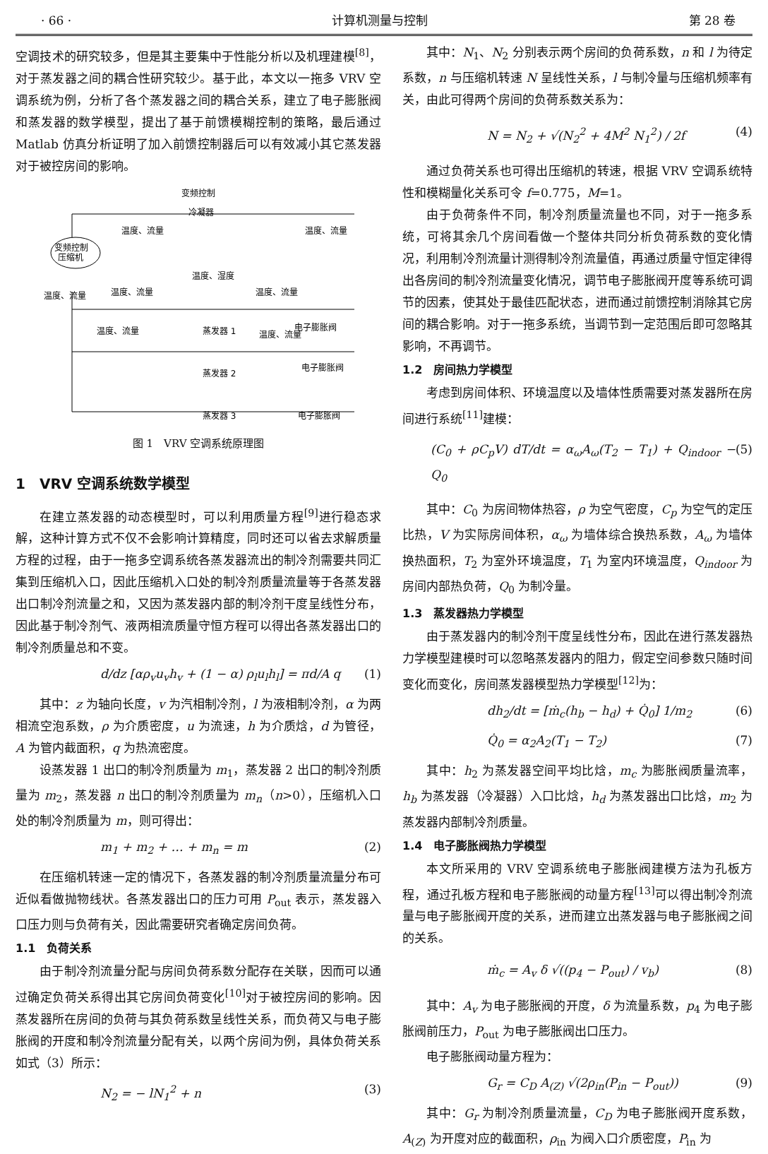· 66 · 计算机测量与控制 第 28 卷
空调技术的研究较多，但是其主要集中于性能分析以及机理建模<sup>[8]</sup>，对于蒸发器之间的耦合性研究较少。基于此，本文以一拖多 VRV 空调系统为例，分析了各个蒸发器之间的耦合关系，建立了电子膨胀阀和蒸发器的数学模型，提出了基于前馈模糊控制的策略，最后通过 Matlab 仿真分析证明了加入前馈控制器后可以有效减小其它蒸发器对于被控房间的影响。
变频控制
冷凝器
温度、流量
温度、流量
变频控制
压缩机
温度、湿度
温度、流量
温度、流量
蒸发器 1
电子膨胀阀
温度、流量
温度、流量
蒸发器 2
电子膨胀阀
蒸发器 3
电子膨胀阀
温度、流量
图 1　VRV 空调系统原理图
1　VRV 空调系统数学模型
在建立蒸发器的动态模型时，可以利用质量方程<sup>[9]</sup>进行稳态求解，这种计算方式不仅不会影响计算精度，同时还可以省去求解质量方程的过程，由于一拖多空调系统各蒸发器流出的制冷剂需要共同汇集到压缩机入口，因此压缩机入口处的制冷剂质量流量等于各蒸发器出口制冷剂流量之和，又因为蒸发器内部的制冷剂干度呈线性分布，因此基于制冷剂气、液两相流质量守恒方程可以得出各蒸发器出口的制冷剂质量总和不变。
d/dz [αρ<sub>v</sub>u<sub>v</sub>h<sub>v</sub> + (1 − α) ρ<sub>l</sub>u<sub>l</sub>h<sub>l</sub>] = πd/A q (1)
其中：z 为轴向长度，v 为汽相制冷剂，l 为液相制冷剂，α 为两相流空泡系数，ρ 为介质密度，u 为流速，h 为介质焓，d 为管径，A 为管内截面积，q 为热流密度。
设蒸发器 1 出口的制冷剂质量为 m<sub>1</sub>，蒸发器 2 出口的制冷剂质量为 m<sub>2</sub>，蒸发器 n 出口的制冷剂质量为 m<sub>n</sub>（n>0），压缩机入口处的制冷剂质量为 m，则可得出：
m<sub>1</sub> + m<sub>2</sub> + … + m<sub>n</sub> = m (2)
在压缩机转速一定的情况下，各蒸发器的制冷剂质量流量分布可近似看做抛物线状。各蒸发器出口的压力可用 P<sub>out</sub> 表示，蒸发器入口压力则与负荷有关，因此需要研究者确定房间负荷。
1.1　负荷关系
由于制冷剂流量分配与房间负荷系数分配存在关联，因而可以通过确定负荷关系得出其它房间负荷变化<sup>[10]</sup>对于被控房间的影响。因蒸发器所在房间的负荷与其负荷系数呈线性关系，而负荷又与电子膨胀阀的开度和制冷剂流量分配有关，以两个房间为例，具体负荷关系如式（3）所示：
N<sub>2</sub> = − lN<sub>1</sub><sup>2</sup> + n (3)
其中：N<sub>1</sub>、N<sub>2</sub> 分别表示两个房间的负荷系数，n 和 l 为待定系数，n 与压缩机转速 N 呈线性关系，l 与制冷量与压缩机频率有关，由此可得两个房间的负荷系数关系为：
N = N<sub>2</sub> + √(N<sub>2</sub><sup>2</sup> + 4M<sup>2</sup> N<sub>1</sub><sup>2</sup>) / 2f (4)
通过负荷关系也可得出压缩机的转速，根据 VRV 空调系统特性和模糊量化关系可令 f=0.775，M=1。
由于负荷条件不同，制冷剂质量流量也不同，对于一拖多系统，可将其余几个房间看做一个整体共同分析负荷系数的变化情况，利用制冷剂流量计测得制冷剂流量值，再通过质量守恒定律得出各房间的制冷剂流量变化情况，调节电子膨胀阀开度等系统可调节的因素，使其处于最佳匹配状态，进而通过前馈控制消除其它房间的耦合影响。对于一拖多系统，当调节到一定范围后即可忽略其影响，不再调节。
1.2　房间热力学模型
考虑到房间体积、环境温度以及墙体性质需要对蒸发器所在房间进行系统<sup>[11]</sup>建模：
(C<sub>0</sub> + ρC<sub>p</sub>V) dT/dt = α<sub>ω</sub>A<sub>ω</sub>(T<sub>2</sub> − T<sub>1</sub>) + Q<sub>indoor</sub> − Q<sub>0</sub> (5)
其中：C<sub>0</sub> 为房间物体热容，ρ 为空气密度，C<sub>p</sub> 为空气的定压比热，V 为实际房间体积，α<sub>ω</sub> 为墙体综合换热系数，A<sub>ω</sub> 为墙体换热面积，T<sub>2</sub> 为室外环境温度，T<sub>1</sub> 为室内环境温度，Q<sub>indoor</sub> 为房间内部热负荷，Q<sub>0</sub> 为制冷量。
1.3　蒸发器热力学模型
由于蒸发器内的制冷剂干度呈线性分布，因此在进行蒸发器热力学模型建模时可以忽略蒸发器内的阻力，假定空间参数只随时间变化而变化，房间蒸发器模型热力学模型<sup>[12]</sup>为：
dh<sub>2</sub>/dt = [ṁ<sub>c</sub>(h<sub>b</sub> − h<sub>d</sub>) + Q̇<sub>0</sub>] 1/m<sub>2</sub> (6)
Q̇<sub>0</sub> = α<sub>2</sub>A<sub>2</sub>(T<sub>1</sub> − T<sub>2</sub>) (7)
其中：h<sub>2</sub> 为蒸发器空间平均比焓，m<sub>c</sub> 为膨胀阀质量流率，h<sub>b</sub> 为蒸发器（冷凝器）入口比焓，h<sub>d</sub> 为蒸发器出口比焓，m<sub>2</sub> 为蒸发器内部制冷剂质量。
1.4　电子膨胀阀热力学模型
本文所采用的 VRV 空调系统电子膨胀阀建模方法为孔板方程，通过孔板方程和电子膨胀阀的动量方程<sup>[13]</sup>可以得出制冷剂流量与电子膨胀阀开度的关系，进而建立出蒸发器与电子膨胀阀之间的关系。
ṁ<sub>c</sub> = A<sub>v</sub> δ √((p<sub>4</sub> − P<sub>out</sub>) / v<sub>b</sub>) (8)
其中：A<sub>v</sub> 为电子膨胀阀的开度，δ 为流量系数，p<sub>4</sub> 为电子膨胀阀前压力，P<sub>out</sub> 为电子膨胀阀出口压力。
电子膨胀阀动量方程为：
G<sub>r</sub> = C<sub>D</sub> A<sub>(Z)</sub> √(2ρ<sub>in</sub>(P<sub>in</sub> − P<sub>out</sub>)) (9)
其中：G<sub>r</sub> 为制冷剂质量流量，C<sub>D</sub> 为电子膨胀阀开度系数，A<sub>(Z)</sub> 为开度对应的截面积，ρ<sub>in</sub> 为阀入口介质密度，P<sub>in</sub> 为